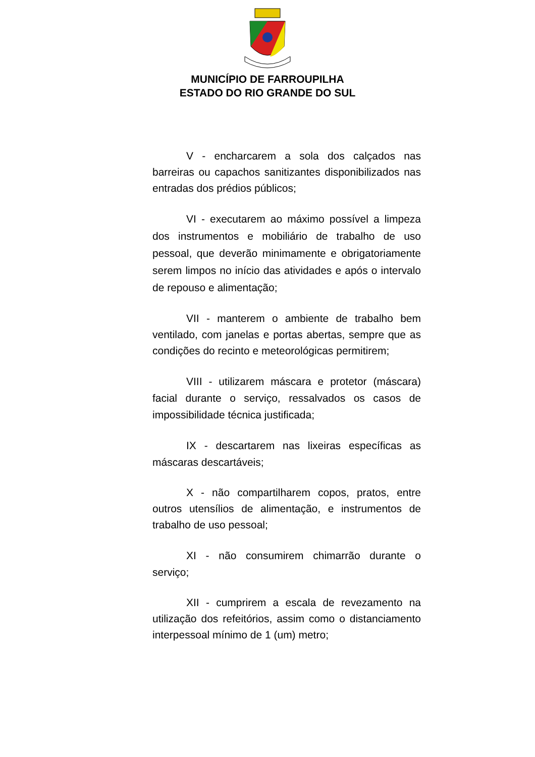MUNICÍPIO DE FARROUPILHA
ESTADO DO RIO GRANDE DO SUL
V - encharcarem a sola dos calçados nas barreiras ou capachos sanitizantes disponibilizados nas entradas dos prédios públicos;
VI - executarem ao máximo possível a limpeza dos instrumentos e mobiliário de trabalho de uso pessoal, que deverão minimamente e obrigatoriamente serem limpos no início das atividades e após o intervalo de repouso e alimentação;
VII - manterem o ambiente de trabalho bem ventilado, com janelas e portas abertas, sempre que as condições do recinto e meteorológicas permitirem;
VIII - utilizarem máscara e protetor (máscara) facial durante o serviço, ressalvados os casos de impossibilidade técnica justificada;
IX - descartarem nas lixeiras específicas as máscaras descartáveis;
X - não compartilharem copos, pratos, entre outros utensílios de alimentação, e instrumentos de trabalho de uso pessoal;
XI - não consumirem chimarrão durante o serviço;
XII - cumprirem a escala de revezamento na utilização dos refeitórios, assim como o distanciamento interpessoal mínimo de 1 (um) metro;